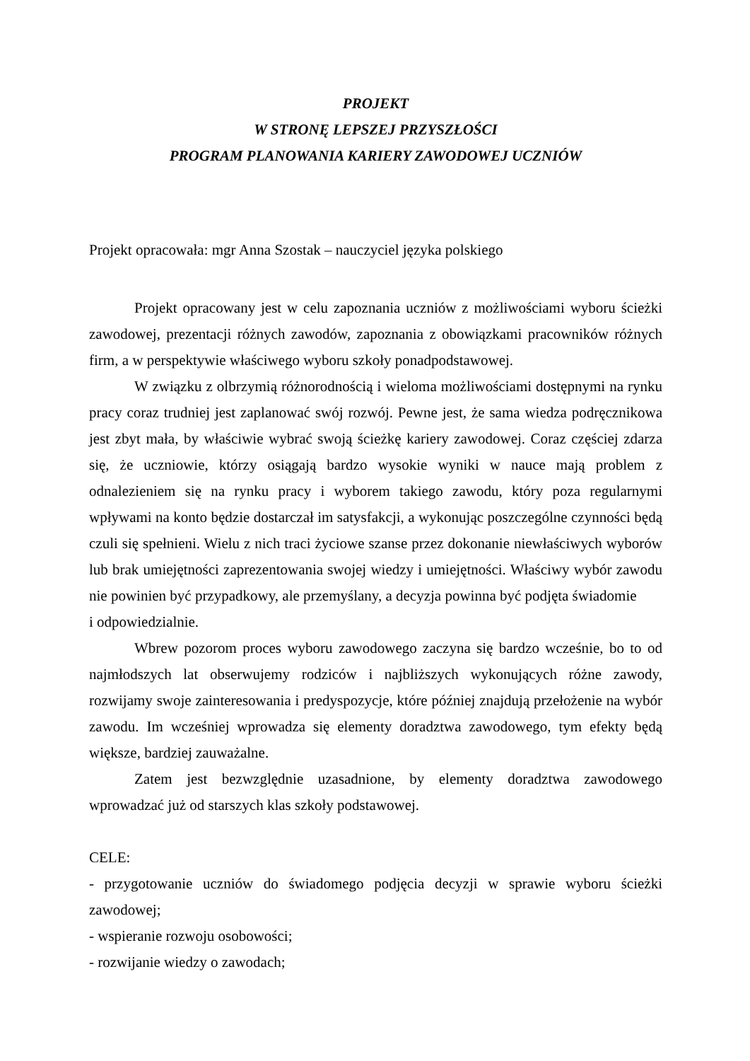PROJEKT
W STRONĘ LEPSZEJ PRZYSZŁOŚCI
PROGRAM PLANOWANIA KARIERY ZAWODOWEJ UCZNIÓW
Projekt opracowała: mgr Anna Szostak – nauczyciel języka polskiego
Projekt opracowany jest w celu zapoznania uczniów z możliwościami wyboru ścieżki zawodowej, prezentacji różnych zawodów, zapoznania z obowiązkami pracowników różnych firm, a w perspektywie właściwego wyboru szkoły ponadpodstawowej.
W związku z olbrzymią różnorodnością i wieloma możliwościami dostępnymi na rynku pracy coraz trudniej jest zaplanować swój rozwój. Pewne jest, że sama wiedza podręcznikowa jest zbyt mała, by właściwie wybrać swoją ścieżkę kariery zawodowej. Coraz częściej zdarza się, że uczniowie, którzy osiągają bardzo wysokie wyniki w nauce mają problem z odnalezieniem się na rynku pracy i wyborem takiego zawodu, który poza regularnymi wpływami na konto będzie dostarczał im satysfakcji, a wykonując poszczególne czynności będą czuli się spełnieni. Wielu z nich traci życiowe szanse przez dokonanie niewłaściwych wyborów lub brak umiejętności zaprezentowania swojej wiedzy i umiejętności. Właściwy wybór zawodu nie powinien być przypadkowy, ale przemyślany, a decyzja powinna być podjęta świadomie
i odpowiedzialnie.
Wbrew pozorom proces wyboru zawodowego zaczyna się bardzo wcześnie, bo to od najmłodszych lat obserwujemy rodziców i najbliższych wykonujących różne zawody, rozwijamy swoje zainteresowania i predyspozycje, które później znajdują przełożenie na wybór zawodu. Im wcześniej wprowadza się elementy doradztwa zawodowego, tym efekty będą większe, bardziej zauważalne.
Zatem jest bezwzględnie uzasadnione, by elementy doradztwa zawodowego wprowadzać już od starszych klas szkoły podstawowej.
CELE:
- przygotowanie uczniów do świadomego podjęcia decyzji w sprawie wyboru ścieżki zawodowej;
- wspieranie rozwoju osobowości;
- rozwijanie wiedzy o zawodach;